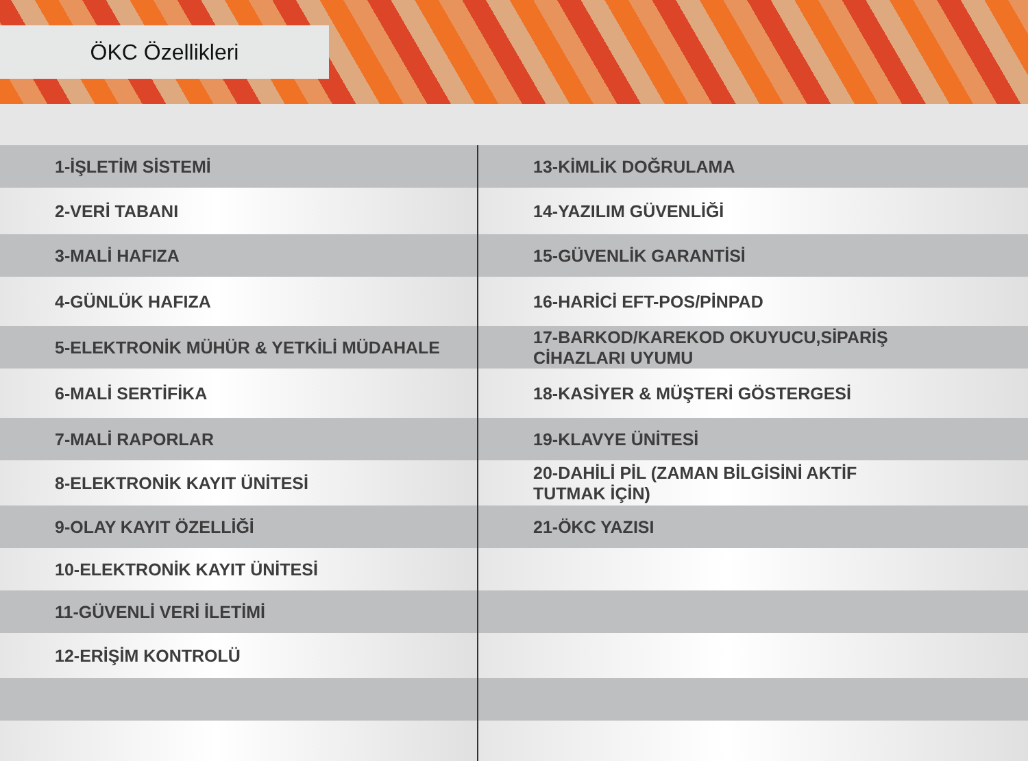ÖKC Özellikleri
| 1-İŞLETİM SİSTEMİ | 13-KİMLİK DOĞRULAMA |
| 2-VERİ TABANI | 14-YAZILIM GÜVENLİĞİ |
| 3-MALİ HAFIZA | 15-GÜVENLİK GARANTİSİ |
| 4-GÜNLÜK HAFIZA | 16-HARİCİ EFT-POS/PİNPAD |
| 5-ELEKTRONİK MÜHÜR & YETKİLİ MÜDAHALE | 17-BARKOD/KAREKOD OKUYUCU,SİPARİŞ CİHAZLARI UYUMU |
| 6-MALİ SERTİFİKA | 18-KASİYER & MÜŞTERİ GÖSTERGESİ |
| 7-MALİ RAPORLAR | 19-KLAVYE ÜNİTESİ |
| 8-ELEKTRONİK KAYIT ÜNİTESİ | 20-DAHİLİ PİL (ZAMAN BİLGİSİNİ AKTİF TUTMAK İÇİN) |
| 9-OLAY KAYIT ÖZELLİĞİ | 21-ÖKC YAZISI |
| 10-ELEKTRONİK KAYIT ÜNİTESİ | |
| 11-GÜVENLİ VERİ İLETİMİ | |
| 12-ERİŞİM KONTROLÜ | |